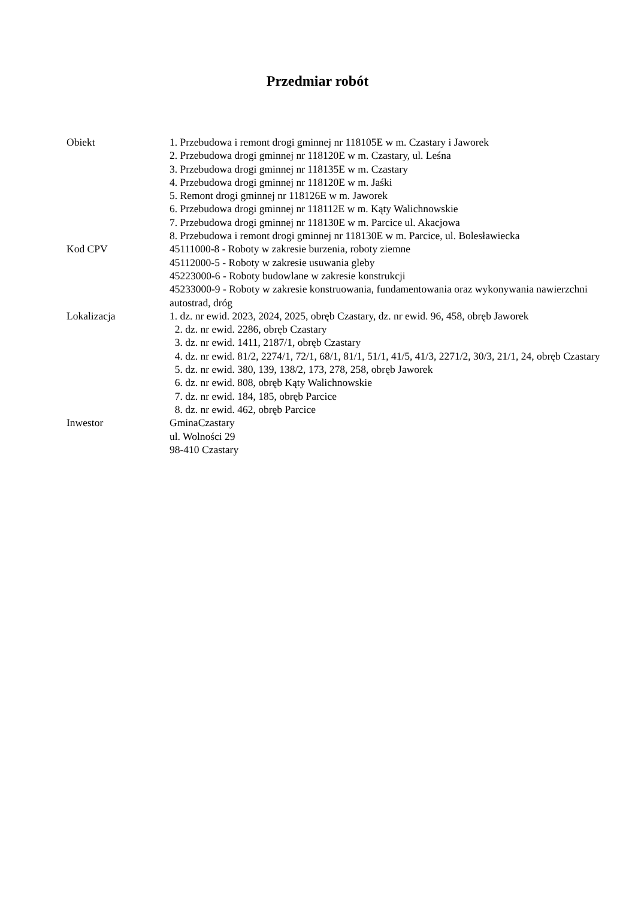Przedmiar robót
Obiekt 1. Przebudowa i remont drogi gminnej nr 118105E w m. Czastary i Jaworek
2. Przebudowa drogi gminnej nr 118120E w m. Czastary, ul. Leśna
3. Przebudowa drogi gminnej nr 118135E w m. Czastary
4. Przebudowa drogi gminnej nr 118120E w m. Jaśki
5. Remont drogi gminnej nr 118126E w m. Jaworek
6. Przebudowa drogi gminnej nr 118112E w m. Kąty Walichnowskie
7. Przebudowa drogi gminnej nr 118130E w m. Parcice ul. Akacjowa
8. Przebudowa i remont drogi gminnej nr 118130E w m. Parcice, ul. Bolesławiecka
Kod CPV 45111000-8 - Roboty w zakresie burzenia, roboty ziemne
45112000-5 - Roboty w zakresie usuwania gleby
45223000-6 - Roboty budowlane w zakresie konstrukcji
45233000-9 - Roboty w zakresie konstruowania, fundamentowania oraz wykonywania nawierzchni autostrad, dróg
Lokalizacja 1. dz. nr ewid. 2023, 2024, 2025, obręb Czastary, dz. nr ewid. 96, 458, obręb Jaworek
2. dz. nr ewid. 2286, obręb Czastary
3. dz. nr ewid. 1411, 2187/1, obręb Czastary
4. dz. nr ewid. 81/2, 2274/1, 72/1, 68/1, 81/1, 51/1, 41/5, 41/3, 2271/2, 30/3, 21/1, 24, obręb Czastary
5. dz. nr ewid. 380, 139, 138/2, 173, 278, 258, obręb Jaworek
6. dz. nr ewid. 808, obręb Kąty Walichnowskie
7. dz. nr ewid. 184, 185, obręb Parcice
8. dz. nr ewid. 462, obręb Parcice
Inwestor GminaCzastary
ul. Wolności 29
98-410 Czastary